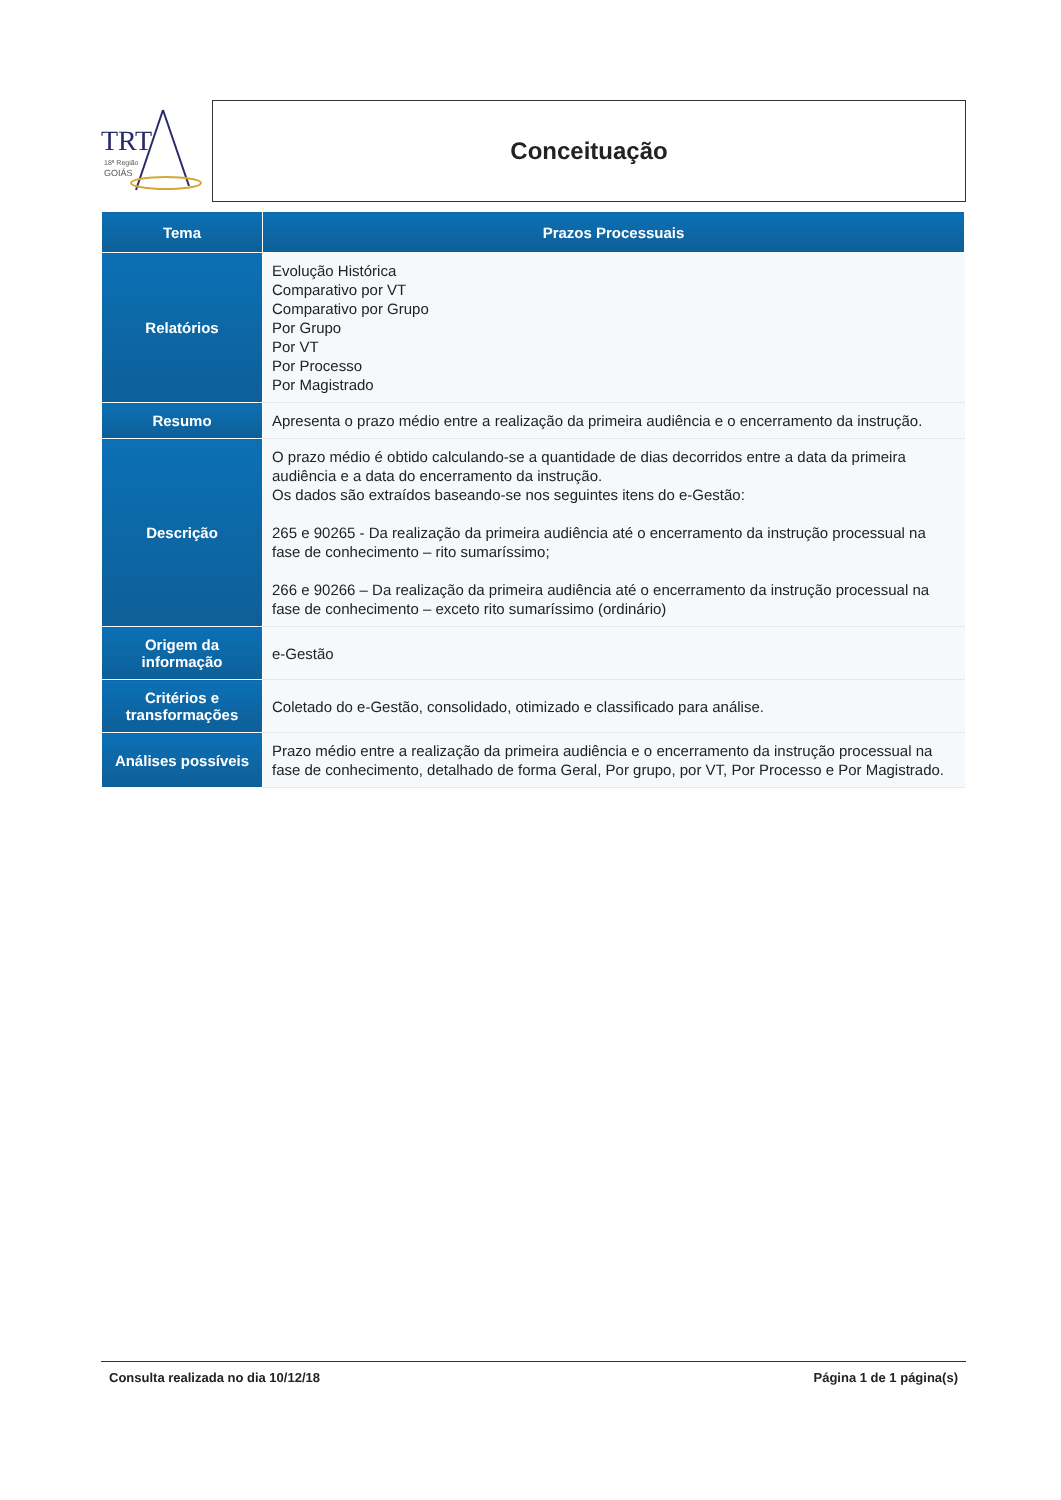TRT
18ª Região
GOIÁS
Conceituação
| Tema | Prazos Processuais |
| --- | --- |
| Relatórios | Evolução Histórica Comparativo por VT Comparativo por Grupo Por Grupo Por VT Por Processo Por Magistrado |
| Resumo | Apresenta o prazo médio entre a realização da primeira audiência e o encerramento da instrução. |
| Descrição | O prazo médio é obtido calculando-se a quantidade de dias decorridos entre a data da primeira audiência e a data do encerramento da instrução. Os dados são extraídos baseando-se nos seguintes itens do e-Gestão: 265 e 90265 - Da realização da primeira audiência até o encerramento da instrução processual na fase de conhecimento – rito sumaríssimo; 266 e 90266 – Da realização da primeira audiência até o encerramento da instrução processual na fase de conhecimento – exceto rito sumaríssimo (ordinário) |
| Origem da informação | e-Gestão |
| Critérios e transformações | Coletado do e-Gestão, consolidado, otimizado e classificado para análise. |
| Análises possíveis | Prazo médio entre a realização da primeira audiência e o encerramento da instrução processual na fase de conhecimento, detalhado de forma Geral, Por grupo, por VT, Por Processo e Por Magistrado. |
Consulta realizada no dia 10/12/18 Página 1 de 1 página(s)